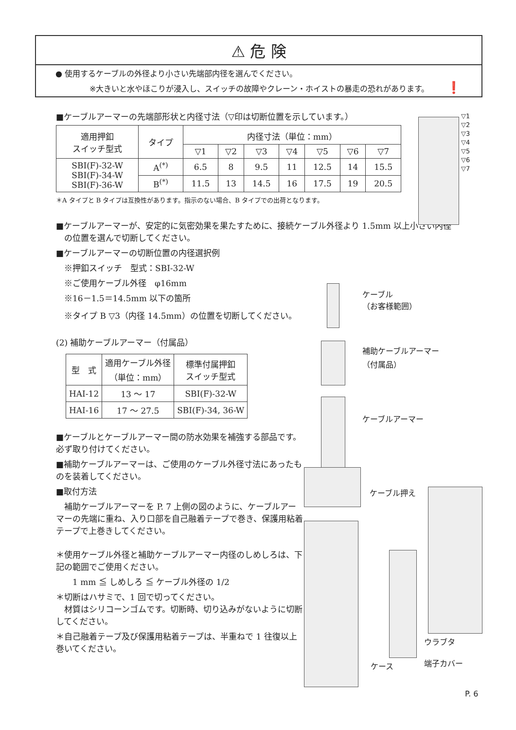⚠ 危 険
● 使用するケーブルの外径より小さい先端部内径を選んでください。
※大きいと水やほこりが浸入し、スイッチの故障やクレーン・ホイストの暴走の恐れがあります。 ❗
■ケーブルアーマーの先端部形状と内径寸法（▽印は切断位置を示しています。）
| 適用押釦 スイッチ型式 | タイプ | 内径寸法（単位：mm） | | | | | | |
| --- | --- | --- | --- | --- | --- | --- | --- | --- |
| | | ▽1 | ▽2 | ▽3 | ▽4 | ▽5 | ▽6 | ▽7 |
| SBI(F)-32-W SBI(F)-34-W SBI(F)-36-W | A<sup>(*)</sup> | 6.5 | 8 | 9.5 | 11 | 12.5 | 14 | 15.5 |
| | B<sup>(*)</sup> | 11.5 | 13 | 14.5 | 16 | 17.5 | 19 | 20.5 |
＊A タイプと B タイプは互換性があります。指示のない場合、B タイプでの出荷となります。
■ケーブルアーマーが、安定的に気密効果を果たすために、接続ケーブル外径より 1.5mm 以上小さい内径
　の位置を選んで切断してください。
■ケーブルアーマーの切断位置の内径選択例
　※押釦スイッチ　型式：SBI-32-W
　※ご使用ケーブル外径　φ16mm
　※16－1.5＝14.5mm 以下の箇所
　※タイプ B ▽3（内径 14.5mm）の位置を切断してください。
(2) 補助ケーブルアーマー（付属品）
| 型 式 | 適用ケーブル外径 （単位：mm） | 標準付属押釦 スイッチ型式 |
| --- | --- | --- |
| HAI-12 | 13 ～ 17 | SBI(F)-32-W |
| HAI-16 | 17 ～ 27.5 | SBI(F)-34, 36-W |
■ケーブルとケーブルアーマー間の防水効果を補強する部品です。必ず取り付けてください。
■補助ケーブルアーマーは、ご使用のケーブル外径寸法にあったものを装着してください。
■取付方法
　補助ケーブルアーマーを P. 7 上側の図のように、ケーブルアーマーの先端に重ね、入り口部を自己融着テープで巻き、保護用粘着テープで上巻きしてください。
＊使用ケーブル外径と補助ケーブルアーマー内径のしめしろは、下記の範囲でご使用ください。
　　1 mm ≦ しめしろ ≦ ケーブル外径の 1/2
＊切断はハサミで、1 回で切ってください。
　材質はシリコーンゴムです。切断時、切り込みがないように切断してください。
＊自己融着テープ及び保護用粘着テープは、半重ねで 1 往復以上巻いてください。
▽1
▽2
▽3
▽4
▽5
▽6
▽7
ケーブル
（お客様範囲）
補助ケーブルアーマー
（付属品）
ケーブルアーマー
ケーブル押え
ウラブタ
ケース 端子カバー
P. 6